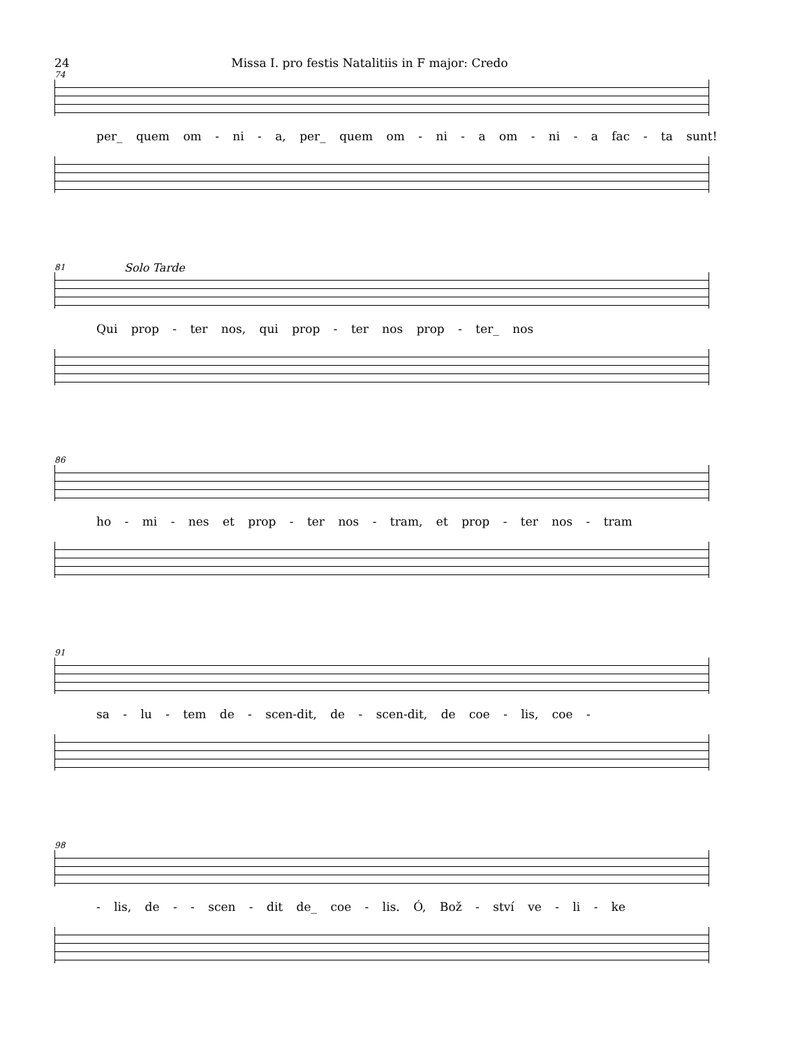24 Missa I. pro festis Natalitiis in F major: Credo
74
per_ quem om - ni - a, per_ quem om - ni - a om - ni - a fac - ta sunt!
81
Solo Tarde
Qui prop - ter nos, qui prop - ter nos prop - ter_ nos
86
ho - mi - nes et prop - ter nos - tram, et prop - ter nos - tram
91
sa - lu - tem de - scen-dit, de - scen-dit, de coe - lis, coe -
98
- lis, de - - scen - dit de_ coe - lis. Ó, Bož - ství ve - li - ke